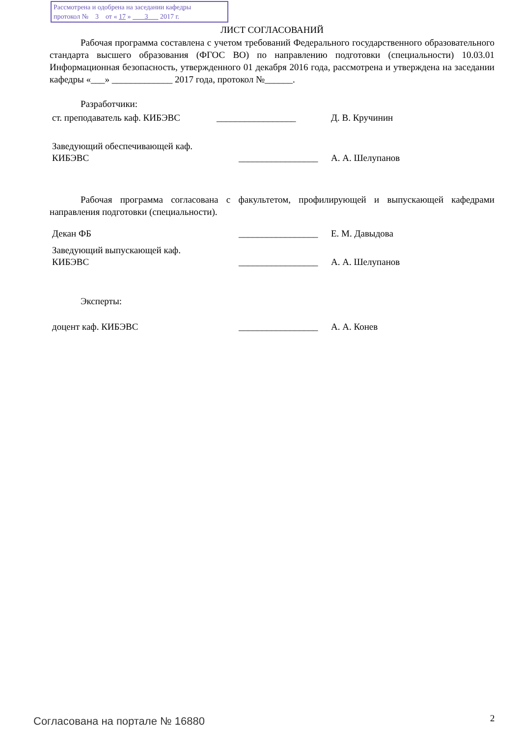Рассмотрена и одобрена на заседании кафедры
протокол № 3 от « 17 » 3 2017 г.
ЛИСТ СОГЛАСОВАНИЙ
Рабочая программа составлена с учетом требований Федерального государственного образовательного стандарта высшего образования (ФГОС ВО) по направлению подготовки (специальности) 10.03.01 Информационная безопасность, утвержденного 01 декабря 2016 года, рассмотрена и утверждена на заседании кафедры «___» _____________ 2017 года, протокол №______.
Разработчики:
ст. преподаватель каф. КИБЭВС _________________ Д. В. Кручинин
Заведующий обеспечивающей каф.
КИБЭВС _________________ А. А. Шелупанов
Рабочая программа согласована с факультетом, профилирующей и выпускающей кафедрами направления подготовки (специальности).
Декан ФБ _________________ Е. М. Давыдова
Заведующий выпускающей каф.
КИБЭВС _________________ А. А. Шелупанов
Эксперты:
доцент каф. КИБЭВС _________________ А. А. Конев
Согласована на портале № 16880 2